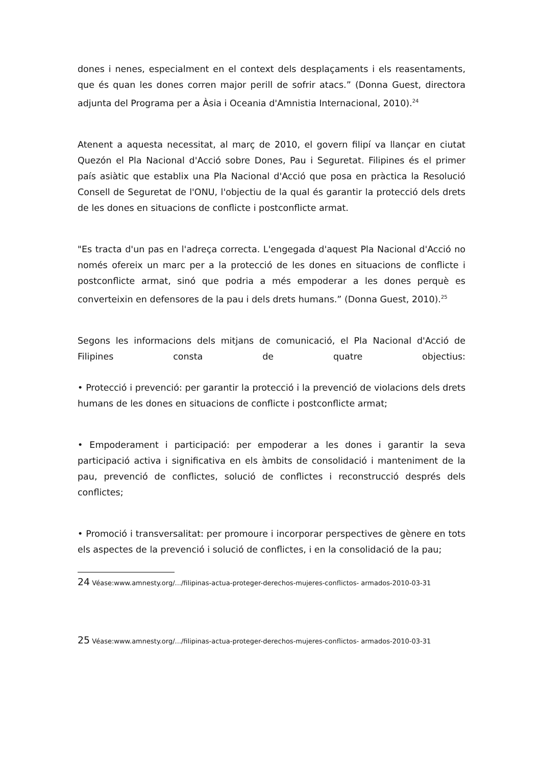dones i nenes, especialment en el context dels desplaçaments i els reasentaments, que és quan les dones corren major perill de sofrir atacs.” (Donna Guest, directora adjunta del Programa per a Àsia i Oceania d'Amnistia Internacional, 2010).<sup>24</sup>
Atenent a aquesta necessitat, al març de 2010, el govern filipí va llançar en ciutat Quezón el Pla Nacional d'Acció sobre Dones, Pau i Seguretat. Filipines és el primer país asiàtic que establix una Pla Nacional d'Acció que posa en pràctica la Resolució Consell de Seguretat de l'ONU, l'objectiu de la qual és garantir la protecció dels drets de les dones en situacions de conflicte i postconflicte armat.
"Es tracta d'un pas en l'adreça correcta. L'engegada d'aquest Pla Nacional d'Acció no només ofereix un marc per a la protecció de les dones en situacions de conflicte i postconflicte armat, sinó que podria a més empoderar a les dones perquè es converteixin en defensores de la pau i dels drets humans.” (Donna Guest, 2010).<sup>25</sup>
Segons les informacions dels mitjans de comunicació, el Pla Nacional d'Acció de Filipines consta de quatre objectius:
• Protecció i prevenció: per garantir la protecció i la prevenció de violacions dels drets humans de les dones en situacions de conflicte i postconflicte armat;
• Empoderament i participació: per empoderar a les dones i garantir la seva participació activa i significativa en els àmbits de consolidació i manteniment de la pau, prevenció de conflictes, solució de conflictes i reconstrucció després dels conflictes;
• Promoció i transversalitat: per promoure i incorporar perspectives de gènere en tots els aspectes de la prevenció i solució de conflictes, i en la consolidació de la pau;
24 Véase:www.amnesty.org/.../filipinas-actua-proteger-derechos-mujeres-conflictos- armados-2010-03-31
25 Véase:www.amnesty.org/.../filipinas-actua-proteger-derechos-mujeres-conflictos- armados-2010-03-31